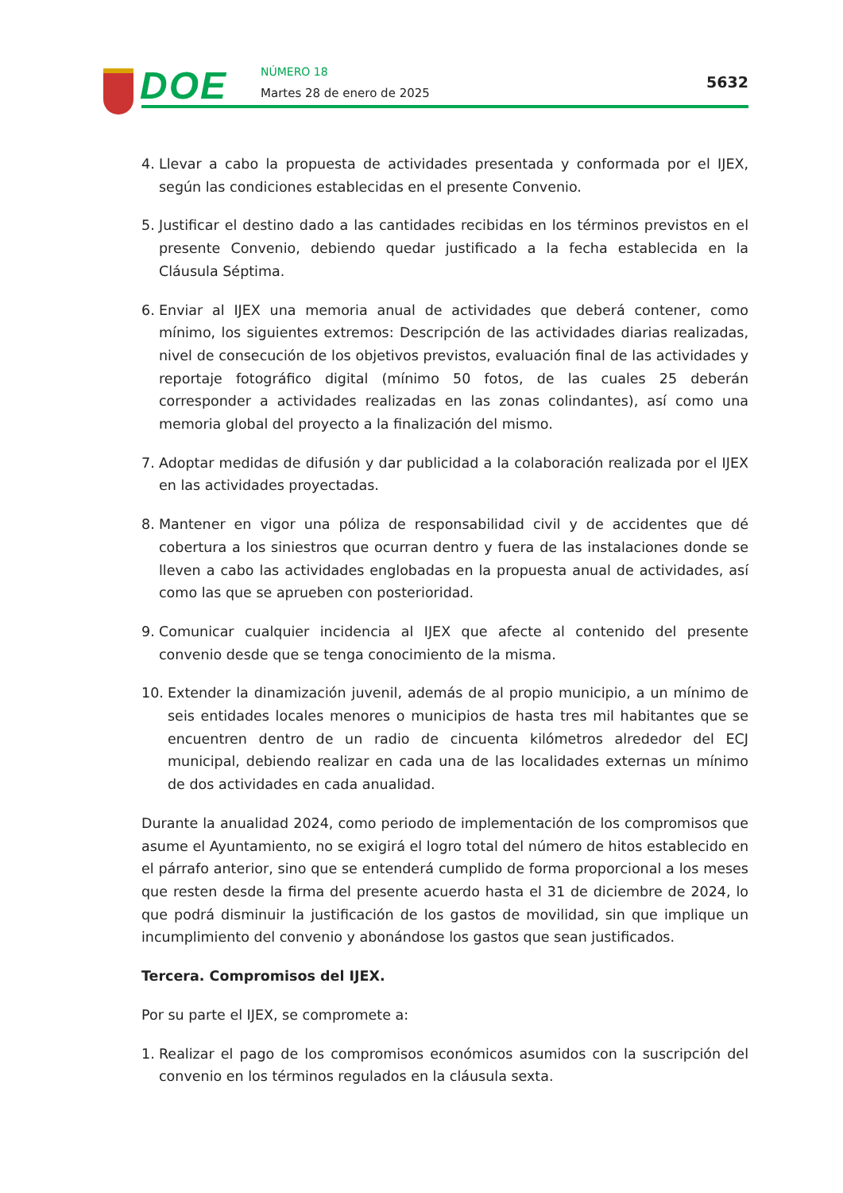DOE NÚMERO 18
Martes 28 de enero de 2025
5632
4. Llevar a cabo la propuesta de actividades presentada y conformada por el IJEX, según las condiciones establecidas en el presente Convenio.
5. Justificar el destino dado a las cantidades recibidas en los términos previstos en el presente Convenio, debiendo quedar justificado a la fecha establecida en la Cláusula Séptima.
6. Enviar al IJEX una memoria anual de actividades que deberá contener, como mínimo, los siguientes extremos: Descripción de las actividades diarias realizadas, nivel de consecución de los objetivos previstos, evaluación final de las actividades y reportaje fotográfico digital (mínimo 50 fotos, de las cuales 25 deberán corresponder a actividades realizadas en las zonas colindantes), así como una memoria global del proyecto a la finalización del mismo.
7. Adoptar medidas de difusión y dar publicidad a la colaboración realizada por el IJEX en las actividades proyectadas.
8. Mantener en vigor una póliza de responsabilidad civil y de accidentes que dé cobertura a los siniestros que ocurran dentro y fuera de las instalaciones donde se lleven a cabo las actividades englobadas en la propuesta anual de actividades, así como las que se aprueben con posterioridad.
9. Comunicar cualquier incidencia al IJEX que afecte al contenido del presente convenio desde que se tenga conocimiento de la misma.
10. Extender la dinamización juvenil, además de al propio municipio, a un mínimo de seis entidades locales menores o municipios de hasta tres mil habitantes que se encuentren dentro de un radio de cincuenta kilómetros alrededor del ECJ municipal, debiendo realizar en cada una de las localidades externas un mínimo de dos actividades en cada anualidad.
Durante la anualidad 2024, como periodo de implementación de los compromisos que asume el Ayuntamiento, no se exigirá el logro total del número de hitos establecido en el párrafo anterior, sino que se entenderá cumplido de forma proporcional a los meses que resten desde la firma del presente acuerdo hasta el 31 de diciembre de 2024, lo que podrá disminuir la justificación de los gastos de movilidad, sin que implique un incumplimiento del convenio y abonándose los gastos que sean justificados.
Tercera. Compromisos del IJEX.
Por su parte el IJEX, se compromete a:
1. Realizar el pago de los compromisos económicos asumidos con la suscripción del convenio en los términos regulados en la cláusula sexta.